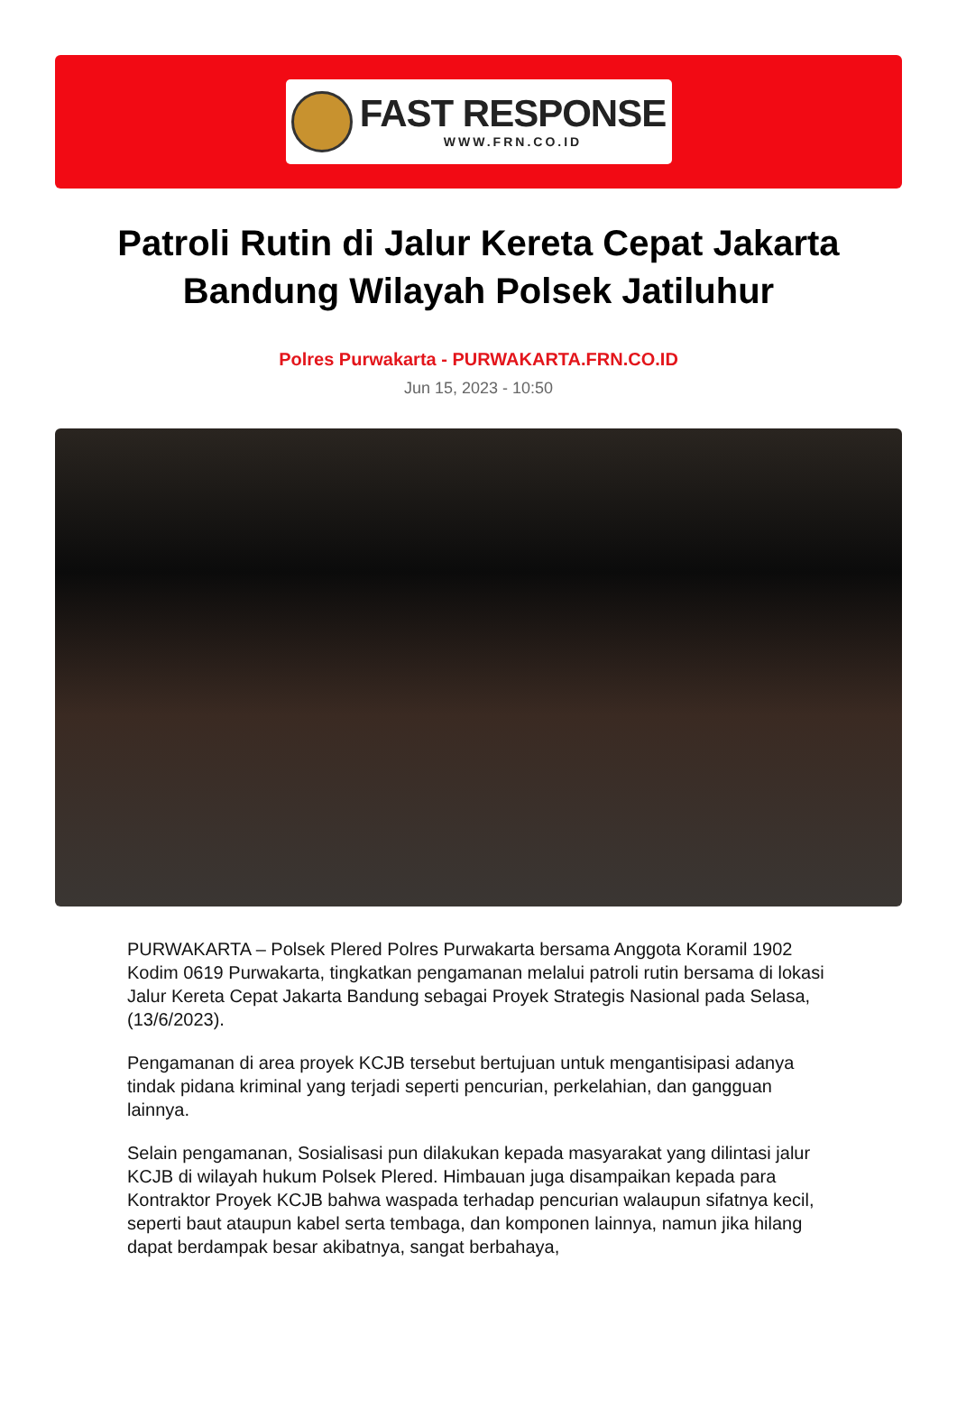FAST RESPONSE
WWW.FRN.CO.ID
Patroli Rutin di Jalur Kereta Cepat Jakarta Bandung Wilayah Polsek Jatiluhur
Polres Purwakarta - PURWAKARTA.FRN.CO.ID
Jun 15, 2023 - 10:50
PURWAKARTA – Polsek Plered Polres Purwakarta bersama Anggota Koramil 1902 Kodim 0619 Purwakarta, tingkatkan pengamanan melalui patroli rutin bersama di lokasi Jalur Kereta Cepat Jakarta Bandung sebagai Proyek Strategis Nasional pada Selasa, (13/6/2023).
Pengamanan di area proyek KCJB tersebut bertujuan untuk mengantisipasi adanya tindak pidana kriminal yang terjadi seperti pencurian, perkelahian, dan gangguan lainnya.
Selain pengamanan, Sosialisasi pun dilakukan kepada masyarakat yang dilintasi jalur KCJB di wilayah hukum Polsek Plered. Himbauan juga disampaikan kepada para Kontraktor Proyek KCJB bahwa waspada terhadap pencurian walaupun sifatnya kecil, seperti baut ataupun kabel serta tembaga, dan komponen lainnya, namun jika hilang dapat berdampak besar akibatnya, sangat berbahaya,